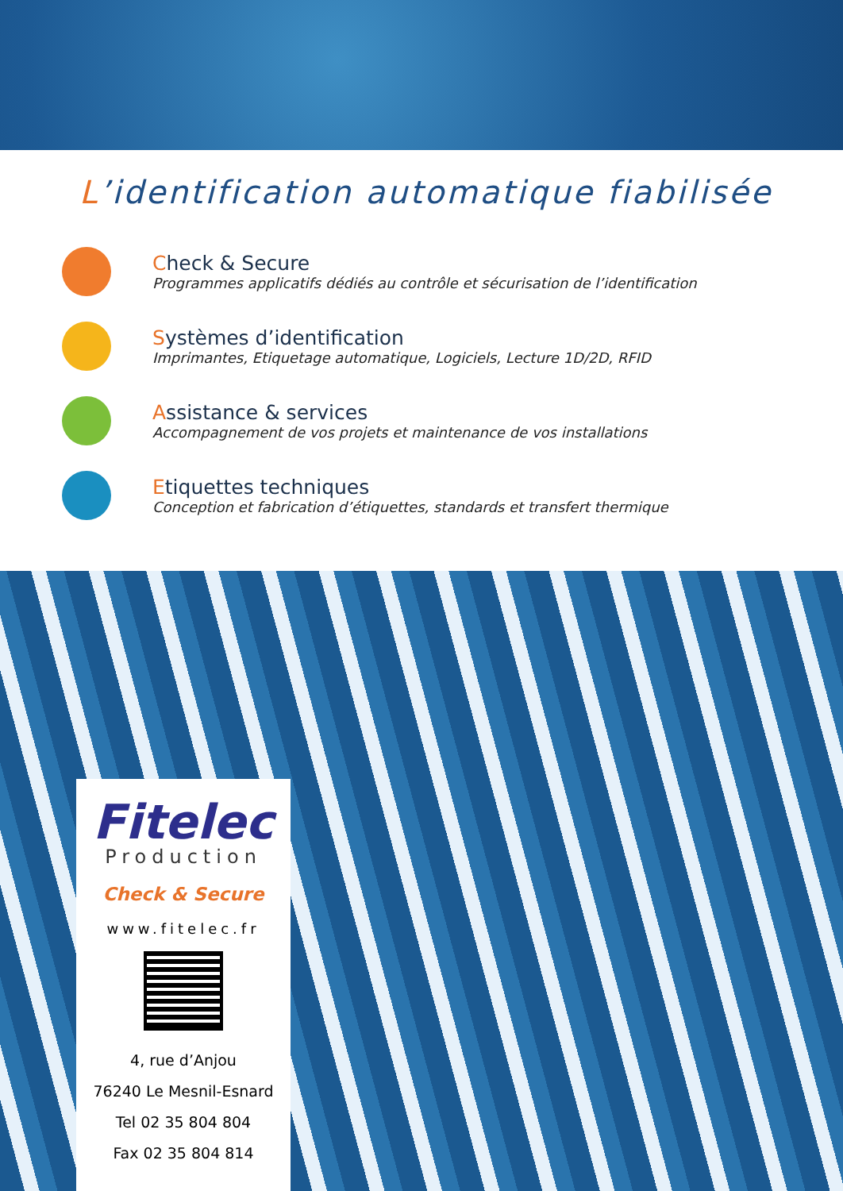L’identification automatique fiabilisée
Check & Secure
Programmes applicatifs dédiés au contrôle et sécurisation de l’identification
Systèmes d’identification
Imprimantes, Etiquetage automatique, Logiciels, Lecture 1D/2D, RFID
Assistance & services
Accompagnement de vos projets et maintenance de vos installations
Etiquettes techniques
Conception et fabrication d’étiquettes, standards et transfert thermique
Fitelec
Production
Check & Secure
www.fitelec.fr
4, rue d’Anjou
76240 Le Mesnil-Esnard
Tel 02 35 804 804
Fax 02 35 804 814